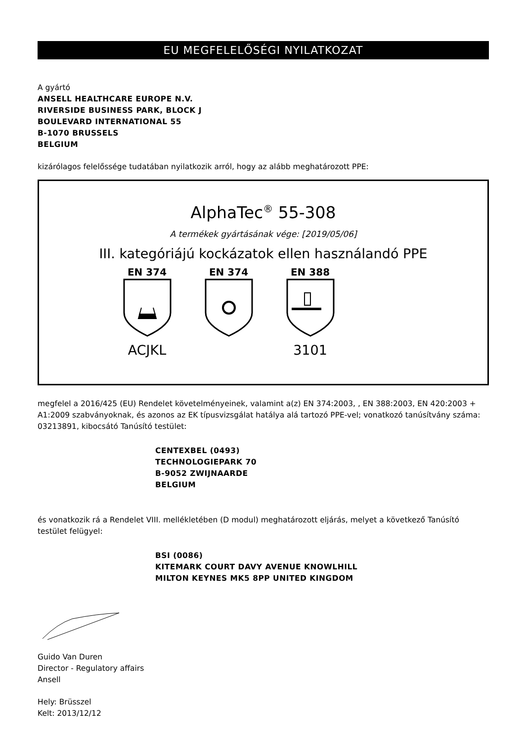EU MEGFELELŐSÉGI NYILATKOZAT
A gyártó
ANSELL HEALTHCARE EUROPE N.V.
RIVERSIDE BUSINESS PARK, BLOCK J
BOULEVARD INTERNATIONAL 55
B-1070 BRUSSELS
BELGIUM
kizárólagos felelőssége tudatában nyilatkozik arról, hogy az alább meghatározott PPE:
AlphaTec<sup>®</sup> 55-308
A termékek gyártásának vége: [2019/05/06]
III. kategóriájú kockázatok ellen használandó PPE
EN 374
ACJKL
EN 374 EN 388
3101
megfelel a 2016/425 (EU) Rendelet követelményeinek, valamint a(z) EN 374:2003, , EN 388:2003, EN 420:2003 + A1:2009 szabványoknak, és azonos az EK típusvizsgálat hatálya alá tartozó PPE-vel; vonatkozó tanúsítvány száma: 03213891, kibocsátó Tanúsító testület:
CENTEXBEL (0493)
TECHNOLOGIEPARK 70
B-9052 ZWIJNAARDE
BELGIUM
és vonatkozik rá a Rendelet VIII. mellékletében (D modul) meghatározott eljárás, melyet a következő Tanúsító testület felügyel:
BSI (0086)
KITEMARK COURT DAVY AVENUE KNOWLHILL
MILTON KEYNES MK5 8PP UNITED KINGDOM
Guido Van Duren
Director - Regulatory affairs
Ansell
Hely: Brüsszel
Kelt: 2013/12/12